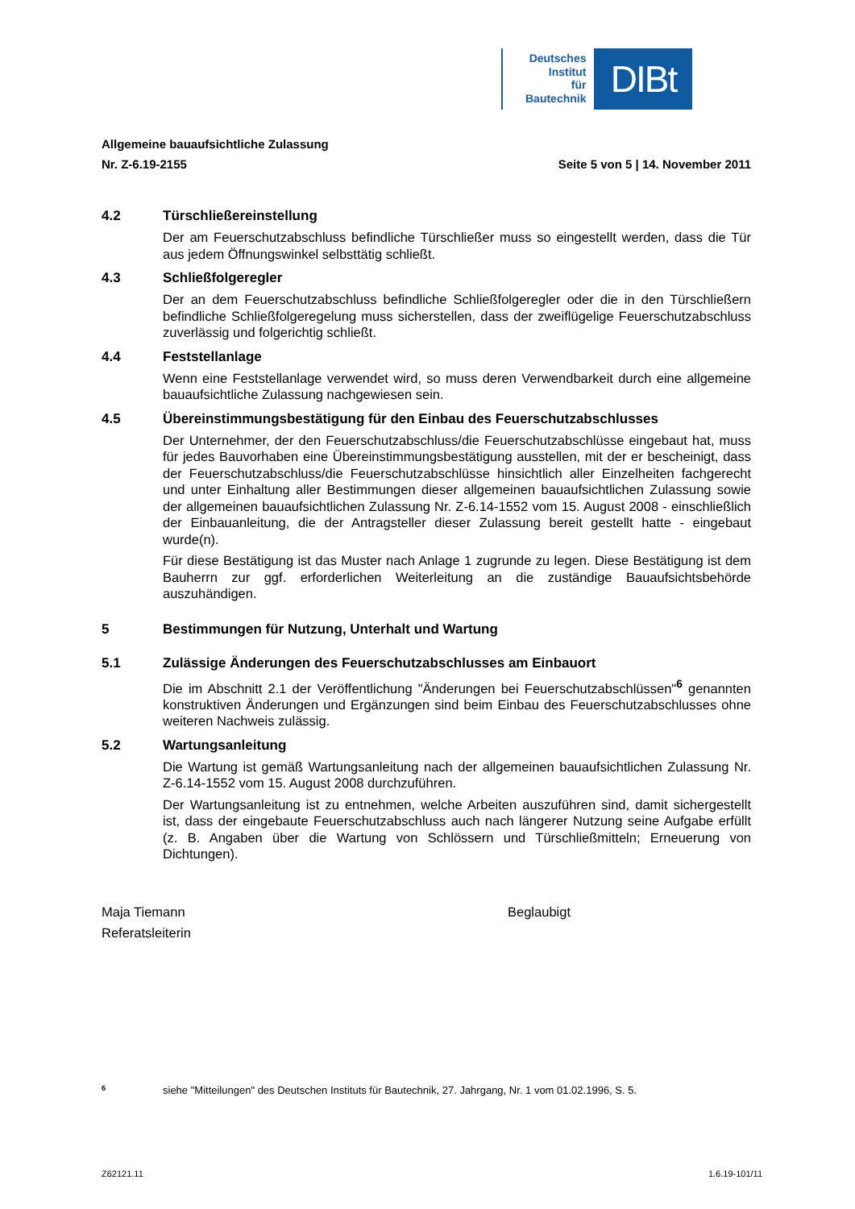Deutsches
Institut
für
Bautechnik
DIBt
Allgemeine bauaufsichtliche Zulassung
Nr. Z-6.19-2155 Seite 5 von 5 | 14. November 2011
4.2 Türschließereinstellung
Der am Feuerschutzabschluss befindliche Türschließer muss so eingestellt werden, dass die Tür aus jedem Öffnungswinkel selbsttätig schließt.
4.3 Schließfolgeregler
Der an dem Feuerschutzabschluss befindliche Schließfolgeregler oder die in den Tür­schließern befindliche Schließfolgeregelung muss sicherstellen, dass der zweiflügelige Feuerschutzabschluss zuverlässig und folgerichtig schließt.
4.4 Feststellanlage
Wenn eine Feststellanlage verwendet wird, so muss deren Verwendbarkeit durch eine all­gemeine bauaufsichtliche Zulassung nachgewiesen sein.
4.5 Übereinstimmungsbestätigung für den Einbau des Feuerschutzabschlusses
Der Unternehmer, der den Feuerschutzabschluss/die Feuerschutzabschlüsse eingebaut hat, muss für jedes Bauvorhaben eine Übereinstimmungsbestätigung ausstellen, mit der er bescheinigt, dass der Feuerschutzabschluss/die Feuerschutzabschlüsse hinsichtlich aller Einzelheiten fachgerecht und unter Einhaltung aller Bestimmungen dieser allgemeinen bau­aufsichtlichen Zulassung sowie der allgemeinen bauaufsichtlichen Zulassung Nr. Z-6.14-1552 vom 15. August 2008 - einschließlich der Einbauanleitung, die der Antragsteller dieser Zulassung bereit gestellt hatte - eingebaut wurde(n).
Für diese Bestätigung ist das Muster nach Anlage 1 zugrunde zu legen. Diese Bestätigung ist dem Bauherrn zur ggf. erforderlichen Weiterleitung an die zuständige Bauaufsichts­behörde auszuhändigen.
5 Bestimmungen für Nutzung, Unterhalt und Wartung
5.1 Zulässige Änderungen des Feuerschutzabschlusses am Einbauort
Die im Abschnitt 2.1 der Veröffentlichung "Änderungen bei Feuerschutzabschlüssen"<sup>6</sup> ge­nannten konstruktiven Änderungen und Ergänzungen sind beim Einbau des Feuerschutzab­schlusses ohne weiteren Nachweis zulässig.
5.2 Wartungsanleitung
Die Wartung ist gemäß Wartungsanleitung nach der allgemeinen bauaufsichtlichen Zulas­sung Nr. Z-6.14-1552 vom 15. August 2008 durchzuführen.
Der Wartungsanleitung ist zu entnehmen, welche Arbeiten auszuführen sind, damit sicher­gestellt ist, dass der eingebaute Feuerschutzabschluss auch nach längerer Nutzung seine Aufgabe erfüllt (z. B. Angaben über die Wartung von Schlössern und Türschließmitteln; Erneuerung von Dichtungen).
Maja Tiemann
Referatsleiterin
Beglaubigt
<sup>6</sup> siehe "Mitteilungen" des Deutschen Instituts für Bautechnik, 27. Jahrgang, Nr. 1 vom 01.02.1996, S. 5.
Z62121.11 1.6.19-101/11